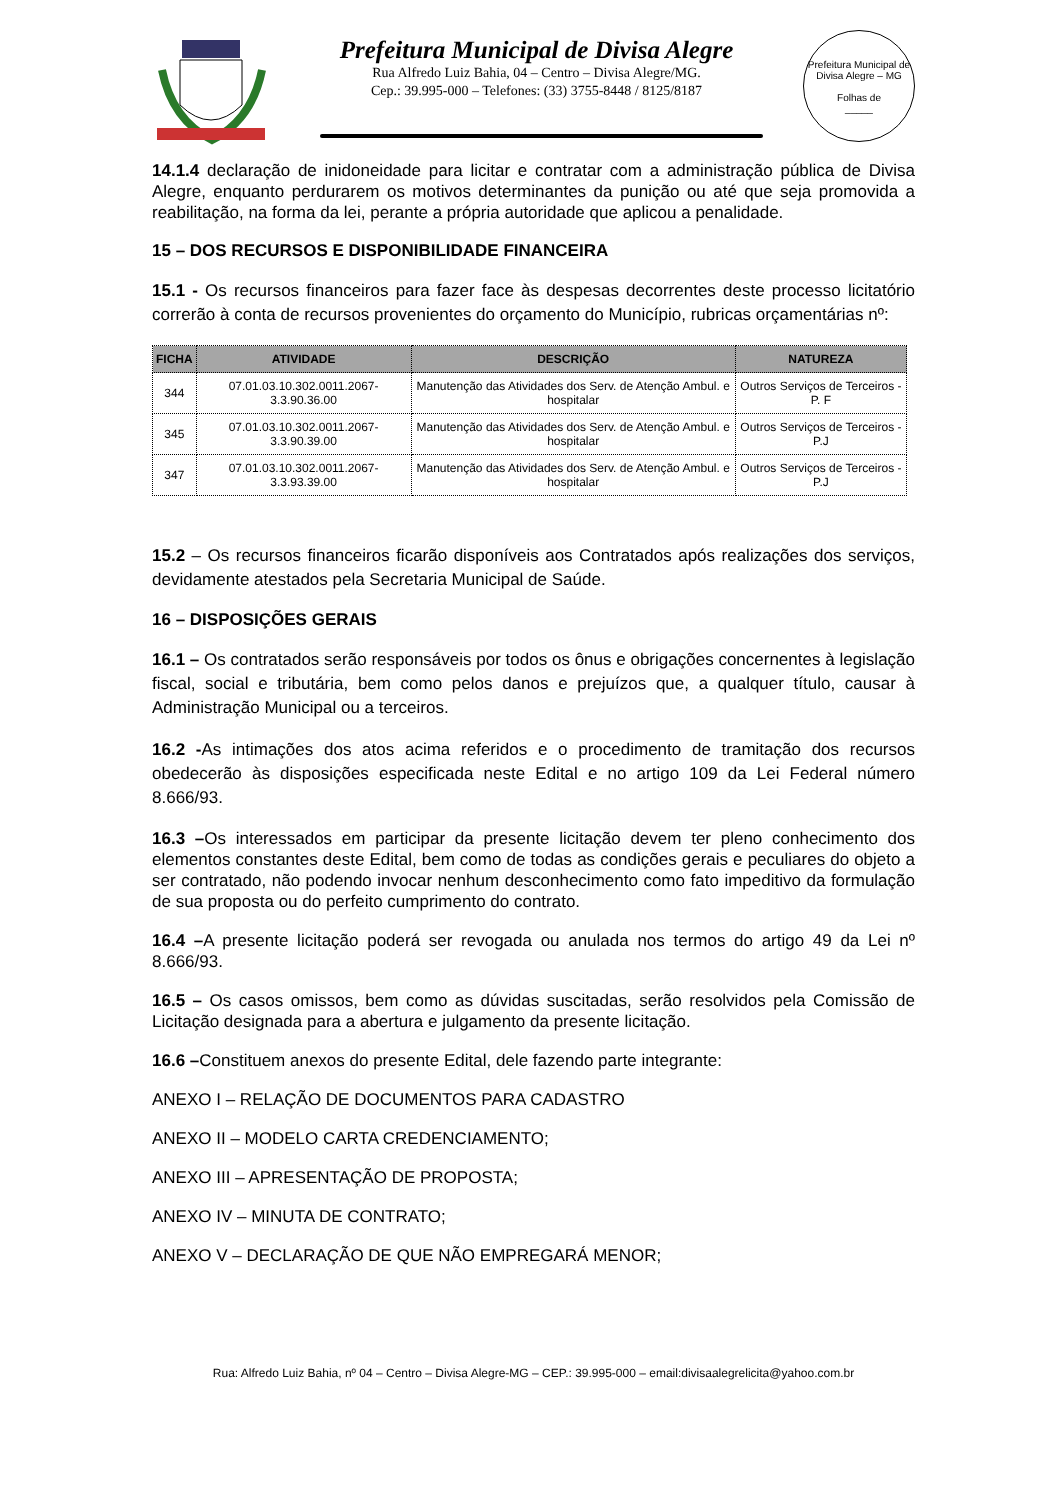Prefeitura Municipal de Divisa Alegre
Rua Alfredo Luiz Bahia, 04 – Centro – Divisa Alegre/MG.
Cep.: 39.995-000 – Telefones: (33) 3755-8448 / 8125/8187
Prefeitura Municipal de Divisa Alegre – MG
Folhas de
_____
14.1.4 declaração de inidoneidade para licitar e contratar com a administração pública de Divisa Alegre, enquanto perdurarem os motivos determinantes da punição ou até que seja promovida a reabilitação, na forma da lei, perante a própria autoridade que aplicou a penalidade.
15 – DOS RECURSOS E DISPONIBILIDADE FINANCEIRA
15.1 - Os recursos financeiros para fazer face às despesas decorrentes deste processo licitatório correrão à conta de recursos provenientes do orçamento do Município, rubricas orçamentárias nº:
| FICHA | ATIVIDADE | DESCRIÇÃO | NATUREZA |
| --- | --- | --- | --- |
| 344 | 07.01.03.10.302.0011.2067-3.3.90.36.00 | Manutenção das Atividades dos Serv. de Atenção Ambul. e hospitalar | Outros Serviços de Terceiros - P. F |
| 345 | 07.01.03.10.302.0011.2067- 3.3.90.39.00 | Manutenção das Atividades dos Serv. de Atenção Ambul. e hospitalar | Outros Serviços de Terceiros - P.J |
| 347 | 07.01.03.10.302.0011.2067- 3.3.93.39.00 | Manutenção das Atividades dos Serv. de Atenção Ambul. e hospitalar | Outros Serviços de Terceiros - P.J |
15.2 – Os recursos financeiros ficarão disponíveis aos Contratados após realizações dos serviços, devidamente atestados pela Secretaria Municipal de Saúde.
16 – DISPOSIÇÕES GERAIS
16.1 – Os contratados serão responsáveis por todos os ônus e obrigações concernentes à legislação fiscal, social e tributária, bem como pelos danos e prejuízos que, a qualquer título, causar à Administração Municipal ou a terceiros.
16.2 -As intimações dos atos acima referidos e o procedimento de tramitação dos recursos obedecerão às disposições especificada neste Edital e no artigo 109 da Lei Federal número 8.666/93.
16.3 –Os interessados em participar da presente licitação devem ter pleno conhecimento dos elementos constantes deste Edital, bem como de todas as condições gerais e peculiares do objeto a ser contratado, não podendo invocar nenhum desconhecimento como fato impeditivo da formulação de sua proposta ou do perfeito cumprimento do contrato.
16.4 –A presente licitação poderá ser revogada ou anulada nos termos do artigo 49 da Lei nº 8.666/93.
16.5 – Os casos omissos, bem como as dúvidas suscitadas, serão resolvidos pela Comissão de Licitação designada para a abertura e julgamento da presente licitação.
16.6 –Constituem anexos do presente Edital, dele fazendo parte integrante:
ANEXO I – RELAÇÃO DE DOCUMENTOS PARA CADASTRO
ANEXO II – MODELO CARTA CREDENCIAMENTO;
ANEXO III – APRESENTAÇÃO DE PROPOSTA;
ANEXO IV – MINUTA DE CONTRATO;
ANEXO V – DECLARAÇÃO DE QUE NÃO EMPREGARÁ MENOR;
Rua: Alfredo Luiz Bahia, nº 04 – Centro – Divisa Alegre-MG – CEP.: 39.995-000 – email:divisaalegrelicita@yahoo.com.br